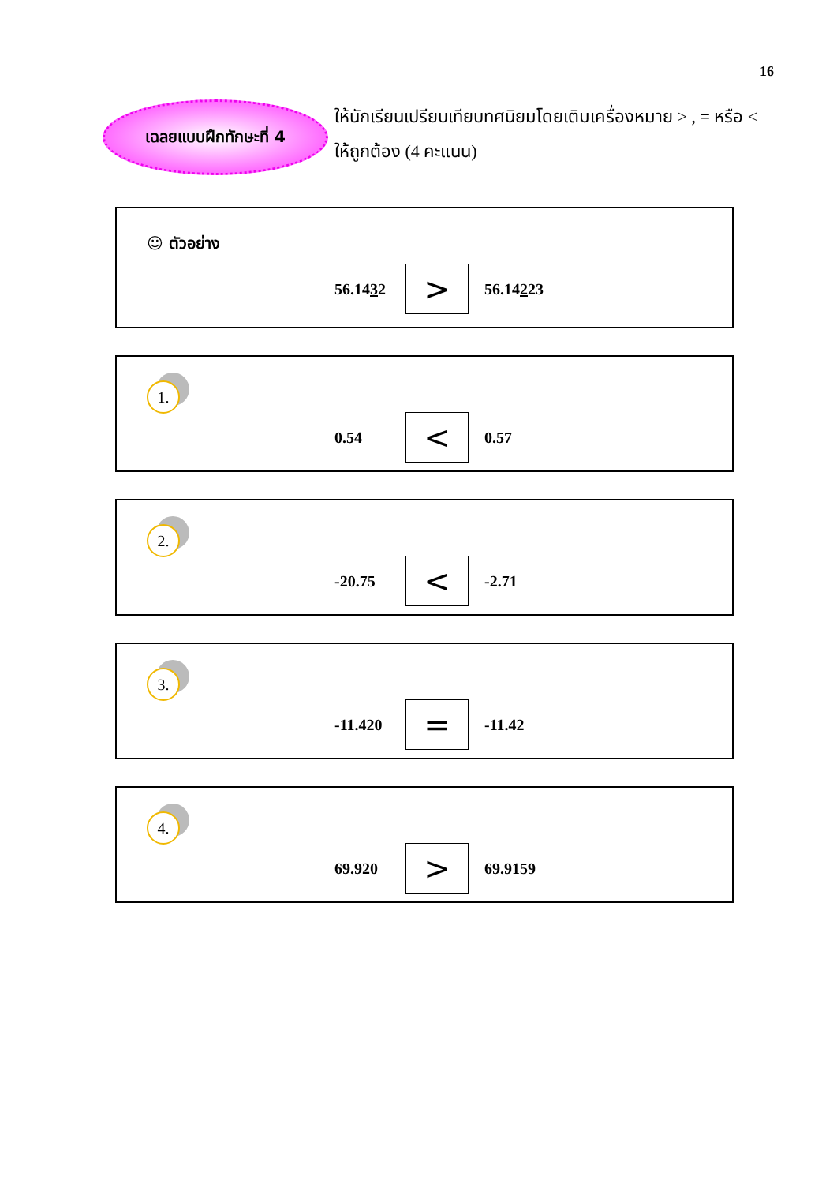16
เฉลยแบบฝึกทักษะที่ 4
ให้นักเรียนเปรียบเทียบทศนิยมโดยเติมเครื่องหมาย > , = หรือ < ให้ถูกต้อง (4 คะแนน)
☺ ตัวอย่าง
56.1432 > 56.14223
1.
0.54 < 0.57
2.
-20.75 < -2.71
3.
-11.420 = -11.42
4.
69.920 > 69.9159